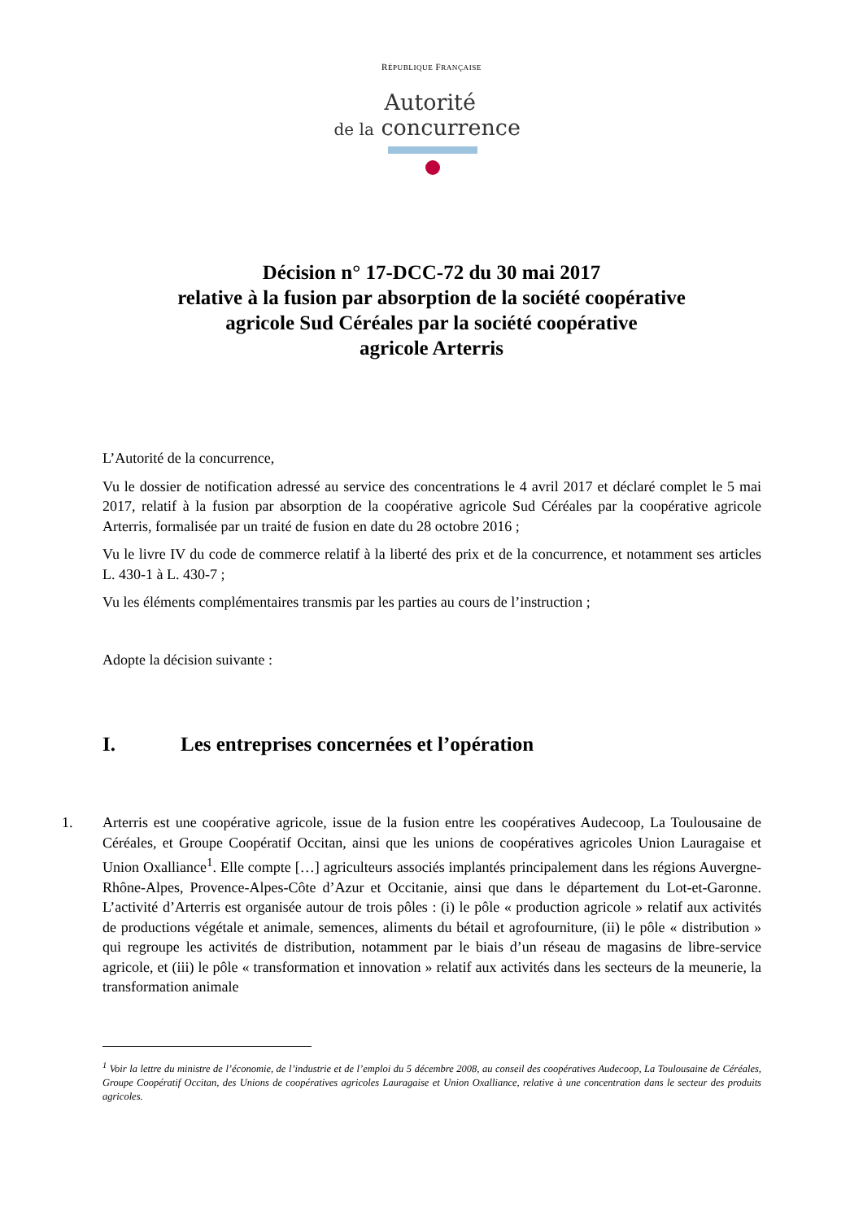RÉPUBLIQUE FRANÇAISE
Autorité
de la concurrence
Décision n° 17-DCC-72 du 30 mai 2017
relative à la fusion par absorption de la société coopérative
agricole Sud Céréales par la société coopérative
agricole Arterris
L’Autorité de la concurrence,
Vu le dossier de notification adressé au service des concentrations le 4 avril 2017 et déclaré complet le 5 mai 2017, relatif à la fusion par absorption de la coopérative agricole Sud Céréales par la coopérative agricole Arterris, formalisée par un traité de fusion en date du 28 octobre 2016 ;
Vu le livre IV du code de commerce relatif à la liberté des prix et de la concurrence, et notamment ses articles L. 430-1 à L. 430-7 ;
Vu les éléments complémentaires transmis par les parties au cours de l’instruction ;
Adopte la décision suivante :
I. Les entreprises concernées et l’opération
1. Arterris est une coopérative agricole, issue de la fusion entre les coopératives Audecoop, La Toulousaine de Céréales, et Groupe Coopératif Occitan, ainsi que les unions de coopératives agricoles Union Lauragaise et Union Oxalliance<sup>1</sup>. Elle compte […] agriculteurs associés implantés principalement dans les régions Auvergne-Rhône-Alpes, Provence-Alpes-Côte d’Azur et Occitanie, ainsi que dans le département du Lot-et-Garonne. L’activité d’Arterris est organisée autour de trois pôles : (i) le pôle « production agricole » relatif aux activités de productions végétale et animale, semences, aliments du bétail et agrofourniture, (ii) le pôle « distribution » qui regroupe les activités de distribution, notamment par le biais d’un réseau de magasins de libre-service agricole, et (iii) le pôle « transformation et innovation » relatif aux activités dans les secteurs de la meunerie, la transformation animale
<sup>1</sup> Voir la lettre du ministre de l’économie, de l’industrie et de l’emploi du 5 décembre 2008, au conseil des coopératives Audecoop, La Toulousaine de Céréales, Groupe Coopératif Occitan, des Unions de coopératives agricoles Lauragaise et Union Oxalliance, relative à une concentration dans le secteur des produits agricoles.